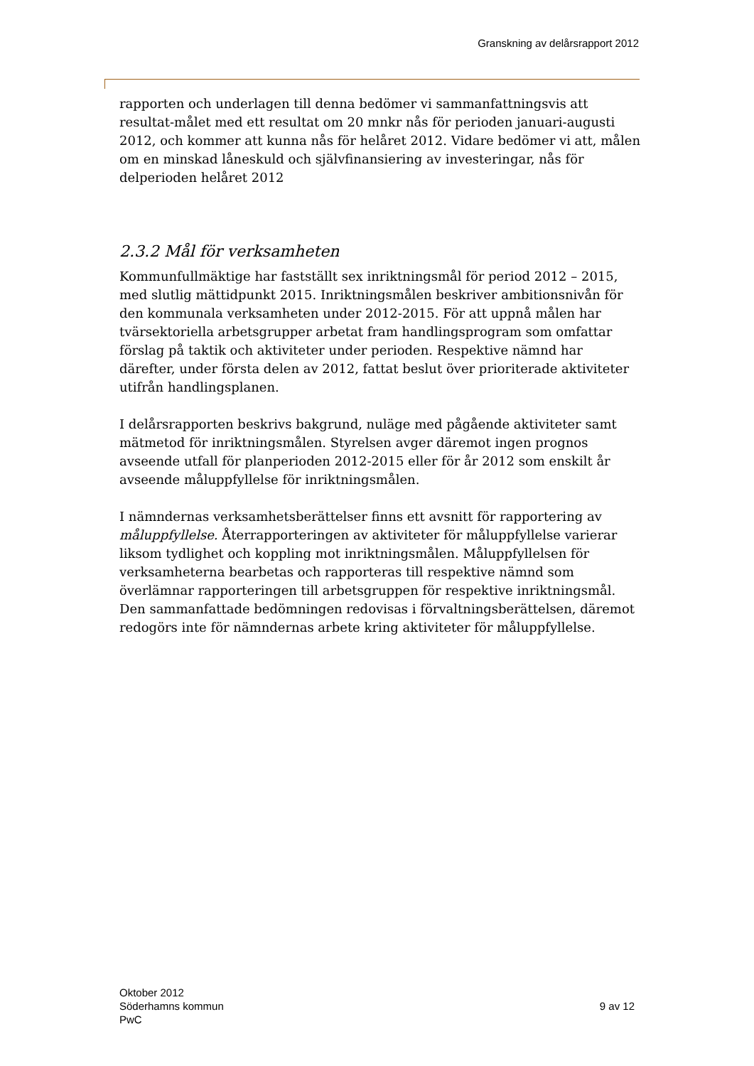Granskning av delårsrapport 2012
rapporten och underlagen till denna bedömer vi sammanfattningsvis att resultat-målet med ett resultat om 20 mnkr nås för perioden januari-augusti 2012, och kommer att kunna nås för helåret 2012. Vidare bedömer vi att, målen om en minskad låneskuld och självfinansiering av investeringar, nås för delperioden helåret 2012
2.3.2 Mål för verksamheten
Kommunfullmäktige har fastställt sex inriktningsmål för period 2012 – 2015, med slutlig mättidpunkt 2015. Inriktningsmålen beskriver ambitionsnivån för den kommunala verksamheten under 2012-2015. För att uppnå målen har tvärsektoriella arbetsgrupper arbetat fram handlingsprogram som omfattar förslag på taktik och aktiviteter under perioden. Respektive nämnd har därefter, under första delen av 2012, fattat beslut över prioriterade aktiviteter utifrån handlingsplanen.
I delårsrapporten beskrivs bakgrund, nuläge med pågående aktiviteter samt mätmetod för inriktningsmålen. Styrelsen avger däremot ingen prognos avseende utfall för planperioden 2012-2015 eller för år 2012 som enskilt år avseende måluppfyllelse för inriktningsmålen.
I nämndernas verksamhetsberättelser finns ett avsnitt för rapportering av måluppfyllelse. Återrapporteringen av aktiviteter för måluppfyllelse varierar liksom tydlighet och koppling mot inriktningsmålen. Måluppfyllelsen för verksamheterna bearbetas och rapporteras till respektive nämnd som överlämnar rapporteringen till arbetsgruppen för respektive inriktningsmål. Den sammanfattade bedömningen redovisas i förvaltningsberättelsen, däremot redogörs inte för nämndernas arbete kring aktiviteter för måluppfyllelse.
Oktober 2012
Söderhamns kommun
PwC
9 av 12